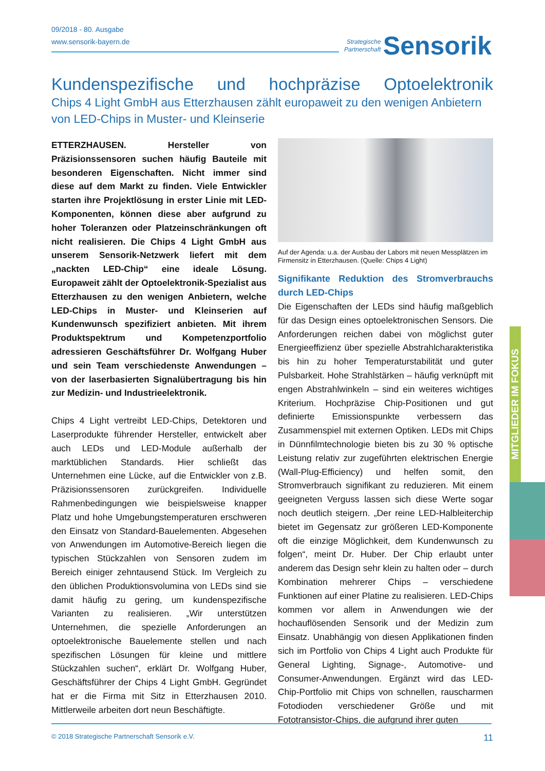09/2018 - 80. Ausgabe
www.sensorik-bayern.de
Strategische
Partnerschaft Sensorik
Kundenspezifische und hochpräzise Optoelektronik
Chips 4 Light GmbH aus Etterzhausen zählt europaweit zu den wenigen Anbietern von LED-Chips in Muster- und Kleinserie
ETTERZHAUSEN. Hersteller von Präzisionssensoren suchen häufig Bauteile mit besonderen Eigenschaften. Nicht immer sind diese auf dem Markt zu finden. Viele Entwickler starten ihre Projektlösung in erster Linie mit LED-Komponenten, können diese aber aufgrund zu hoher Toleranzen oder Platzeinschränkungen oft nicht realisieren. Die Chips 4 Light GmbH aus unserem Sensorik-Netzwerk liefert mit dem „nackten LED-Chip“ eine ideale Lösung. Europaweit zählt der Optoelektronik-Spezialist aus Etterzhausen zu den wenigen Anbietern, welche LED-Chips in Muster- und Kleinserien auf Kundenwunsch spezifiziert anbieten. Mit ihrem Produktspektrum und Kompetenzportfolio adressieren Geschäftsführer Dr. Wolfgang Huber und sein Team verschiedenste Anwendungen – von der laserbasierten Signalübertragung bis hin zur Medizin- und Industrieelektronik.
Chips 4 Light vertreibt LED-Chips, Detektoren und Laserprodukte führender Hersteller, entwickelt aber auch LEDs und LED-Module außerhalb der marktüblichen Standards. Hier schließt das Unternehmen eine Lücke, auf die Entwickler von z.B. Präzisionssensoren zurückgreifen. Individuelle Rahmenbedingungen wie beispielsweise knapper Platz und hohe Umgebungstemperaturen erschweren den Einsatz von Standard-Bauelementen. Abgesehen von Anwendungen im Automotive-Bereich liegen die typischen Stückzahlen von Sensoren zudem im Bereich einiger zehntausend Stück. Im Vergleich zu den üblichen Produktionsvolumina von LEDs sind sie damit häufig zu gering, um kundenspezifische Varianten zu realisieren. „Wir unterstützen Unternehmen, die spezielle Anforderungen an optoelektronische Bauelemente stellen und nach spezifischen Lösungen für kleine und mittlere Stückzahlen suchen“, erklärt Dr. Wolfgang Huber, Geschäftsführer der Chips 4 Light GmbH. Gegründet hat er die Firma mit Sitz in Etterzhausen 2010. Mittlerweile arbeiten dort neun Beschäftigte.
Auf der Agenda: u.a. der Ausbau der Labors mit neuen Messplätzen im Firmensitz in Etterzhausen. (Quelle: Chips 4 Light)
Signifikante Reduktion des Stromverbrauchs durch LED-Chips
Die Eigenschaften der LEDs sind häufig maßgeblich für das Design eines optoelektronischen Sensors. Die Anforderungen reichen dabei von möglichst guter Energieeffizienz über spezielle Abstrahlcharakteristika bis hin zu hoher Temperaturstabilität und guter Pulsbarkeit. Hohe Strahlstärken – häufig verknüpft mit engen Abstrahlwinkeln – sind ein weiteres wichtiges Kriterium. Hochpräzise Chip-Positionen und gut definierte Emissionspunkte verbessern das Zusammenspiel mit externen Optiken. LEDs mit Chips in Dünnfilmtechnologie bieten bis zu 30 % optische Leistung relativ zur zugeführten elektrischen Energie (Wall-Plug-Efficiency) und helfen somit, den Stromverbrauch signifikant zu reduzieren. Mit einem geeigneten Verguss lassen sich diese Werte sogar noch deutlich steigern. „Der reine LED-Halbleiterchip bietet im Gegensatz zur größeren LED-Komponente oft die einzige Möglichkeit, dem Kundenwunsch zu folgen“, meint Dr. Huber. Der Chip erlaubt unter anderem das Design sehr klein zu halten oder – durch Kombination mehrerer Chips – verschiedene Funktionen auf einer Platine zu realisieren. LED-Chips kommen vor allem in Anwendungen wie der hochauflösenden Sensorik und der Medizin zum Einsatz. Unabhängig von diesen Applikationen finden sich im Portfolio von Chips 4 Light auch Produkte für General Lighting, Signage-, Automotive- und Consumer-Anwendungen. Ergänzt wird das LED-Chip-Portfolio mit Chips von schnellen, rauscharmen Fotodioden verschiedener Größe und mit Fototransistor-Chips, die aufgrund ihrer guten
MITGLIEDER IM FOKUS
© 2018 Strategische Partnerschaft Sensorik e.V. 11